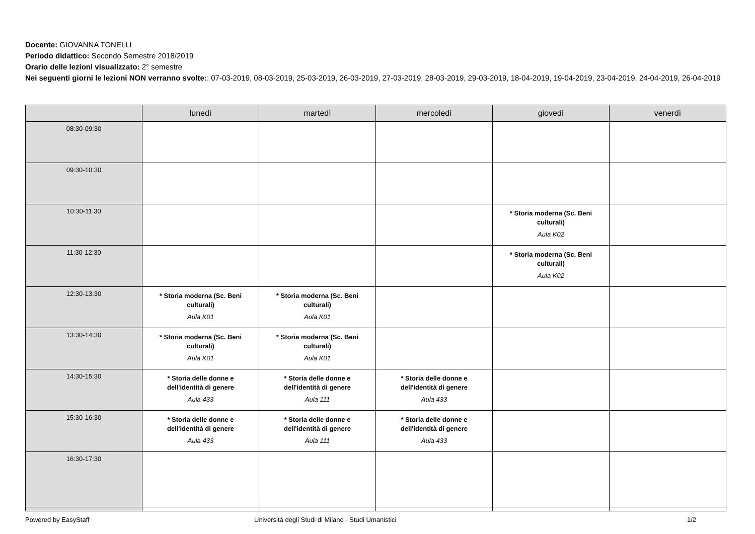Docente: GIOVANNA TONELLI
Periodo didattico: Secondo Semestre 2018/2019
Orario delle lezioni visualizzato: 2° semestre
Nei seguenti giorni le lezioni NON verranno svolte:: 07-03-2019, 08-03-2019, 25-03-2019, 26-03-2019, 27-03-2019, 28-03-2019, 29-03-2019, 18-04-2019, 19-04-2019, 23-04-2019, 24-04-2019, 26-04-2019
| | lunedì | martedì | mercoledì | giovedì | venerdì |
| --- | --- | --- | --- | --- | --- |
| 08:30-09:30 | | | | | |
| 09:30-10:30 | | | | | |
| 10:30-11:30 | | | | * Storia moderna (Sc. Beni culturali) Aula K02 | |
| 11:30-12:30 | | | | * Storia moderna (Sc. Beni culturali) Aula K02 | |
| 12:30-13:30 | * Storia moderna (Sc. Beni culturali) Aula K01 | * Storia moderna (Sc. Beni culturali) Aula K01 | | | |
| 13:30-14:30 | * Storia moderna (Sc. Beni culturali) Aula K01 | * Storia moderna (Sc. Beni culturali) Aula K01 | | | |
| 14:30-15:30 | * Storia delle donne e dell'identità di genere Aula 433 | * Storia delle donne e dell'identità di genere Aula 111 | * Storia delle donne e dell'identità di genere Aula 433 | | |
| 15:30-16:30 | * Storia delle donne e dell'identità di genere Aula 433 | * Storia delle donne e dell'identità di genere Aula 111 | * Storia delle donne e dell'identità di genere Aula 433 | | |
| 16:30-17:30 | | | | | |
Powered by EasyStaff
Università degli Studi di Milano - Studi Umanistici
1/2